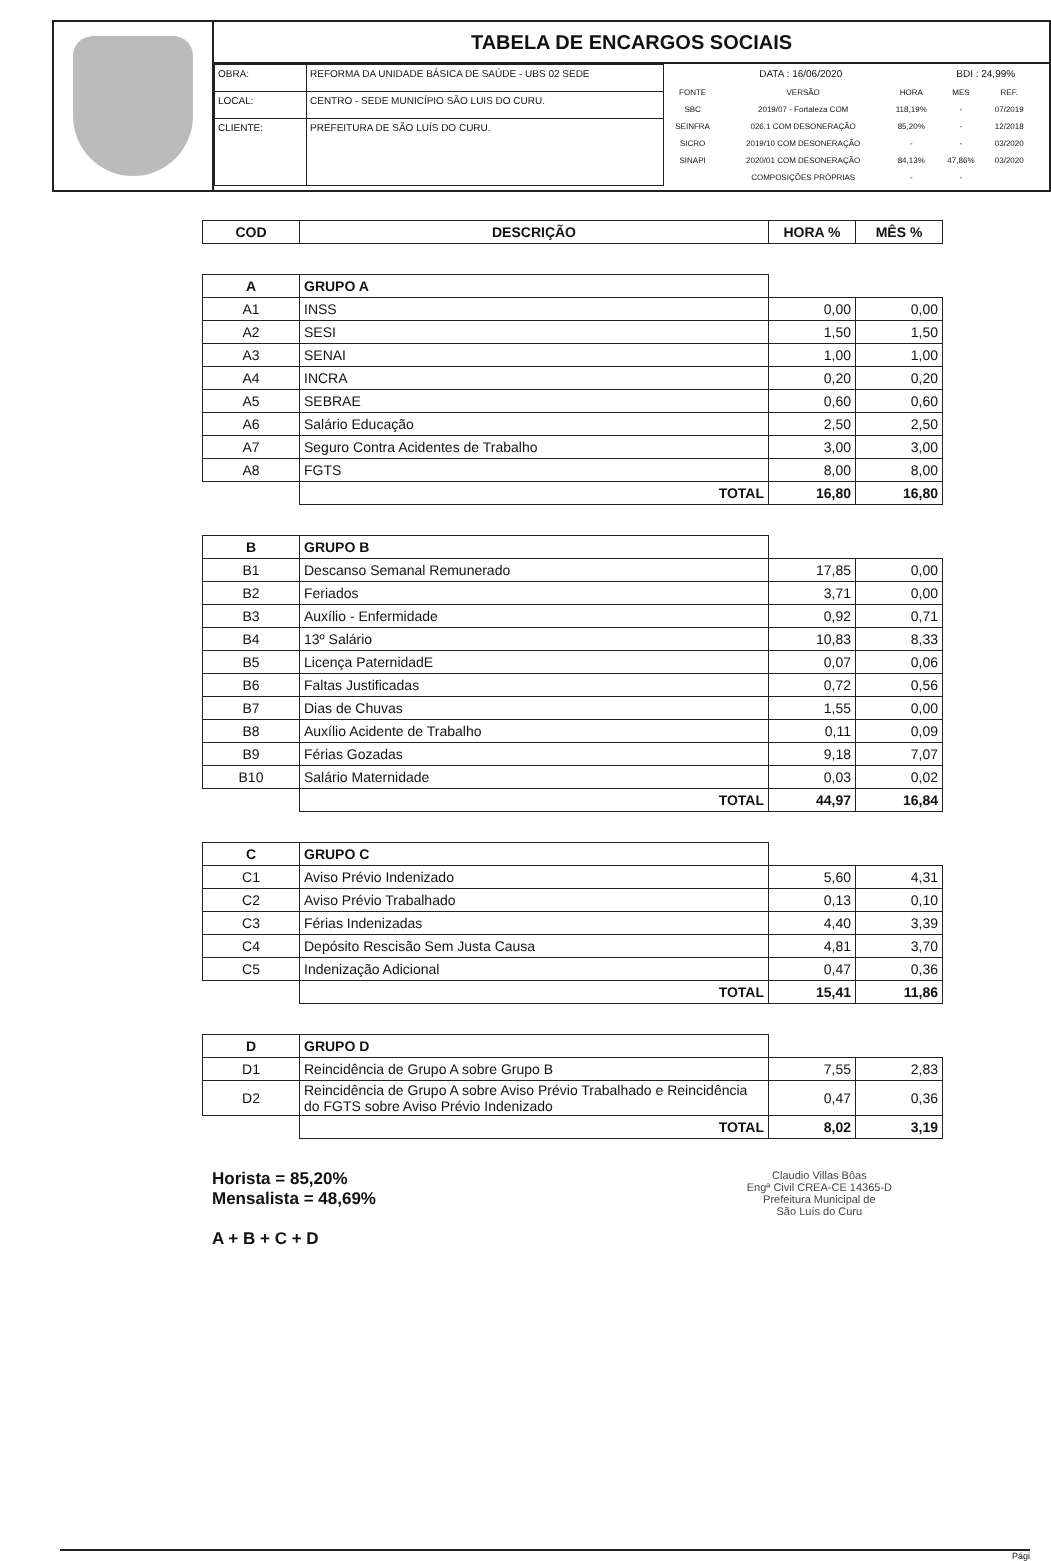TABELA DE ENCARGOS SOCIAIS
| OBRA: | REFORMA DA UNIDADE BÁSICA DE SAÚDE - UBS 02 SEDE |
| LOCAL: | CENTRO - SEDE MUNICÍPIO SÃO LUIS DO CURU. |
| CLIENTE: | PREFEITURA DE SÃO LUÍS DO CURU. |
| DATA : 16/06/2020 | | | BDI : 24,99% | |
| FONTE | VERSÃO | HORA | MES | REF. |
| SBC | 2019/07 - Fortaleza COM | 118,19% | - | 07/2019 |
| SEINFRA | 026.1 COM DESONERAÇÃO | 85,20% | - | 12/2018 |
| SICRO | 2019/10 COM DESONERAÇÃO | - | - | 03/2020 |
| SINAPI | 2020/01 COM DESONERAÇÃO | 84,13% | 47,86% | 03/2020 |
| | COMPOSIÇÕES PRÓPRIAS | - | - | |
| COD | DESCRIÇÃO | HORA % | MÊS % |
| --- | --- | --- | --- |
| A | GRUPO A | | |
| A1 | INSS | 0,00 | 0,00 |
| A2 | SESI | 1,50 | 1,50 |
| A3 | SENAI | 1,00 | 1,00 |
| A4 | INCRA | 0,20 | 0,20 |
| A5 | SEBRAE | 0,60 | 0,60 |
| A6 | Salário Educação | 2,50 | 2,50 |
| A7 | Seguro Contra Acidentes de Trabalho | 3,00 | 3,00 |
| A8 | FGTS | 8,00 | 8,00 |
| | TOTAL | 16,80 | 16,80 |
| B | GRUPO B | | |
| B1 | Descanso Semanal Remunerado | 17,85 | 0,00 |
| B2 | Feriados | 3,71 | 0,00 |
| B3 | Auxílio - Enfermidade | 0,92 | 0,71 |
| B4 | 13º Salário | 10,83 | 8,33 |
| B5 | Licença PaternidadE | 0,07 | 0,06 |
| B6 | Faltas Justificadas | 0,72 | 0,56 |
| B7 | Dias de Chuvas | 1,55 | 0,00 |
| B8 | Auxílio Acidente de Trabalho | 0,11 | 0,09 |
| B9 | Férias Gozadas | 9,18 | 7,07 |
| B10 | Salário Maternidade | 0,03 | 0,02 |
| | TOTAL | 44,97 | 16,84 |
| C | GRUPO C | | |
| C1 | Aviso Prévio Indenizado | 5,60 | 4,31 |
| C2 | Aviso Prévio Trabalhado | 0,13 | 0,10 |
| C3 | Férias Indenizadas | 4,40 | 3,39 |
| C4 | Depósito Rescisão Sem Justa Causa | 4,81 | 3,70 |
| C5 | Indenização Adicional | 0,47 | 0,36 |
| | TOTAL | 15,41 | 11,86 |
| D | GRUPO D | | |
| D1 | Reincidência de Grupo A sobre Grupo B | 7,55 | 2,83 |
| D2 | Reincidência de Grupo A sobre Aviso Prévio Trabalhado e Reincidência do FGTS sobre Aviso Prévio Indenizado | 0,47 | 0,36 |
| | TOTAL | 8,02 | 3,19 |
Horista = 85,20%
Mensalista = 48,69%
A + B + C + D
Claudio Villas Bôas
Engª Civil CREA-CE 14365-D
Prefeitura Municipal de
São Luís do Curu
Pági